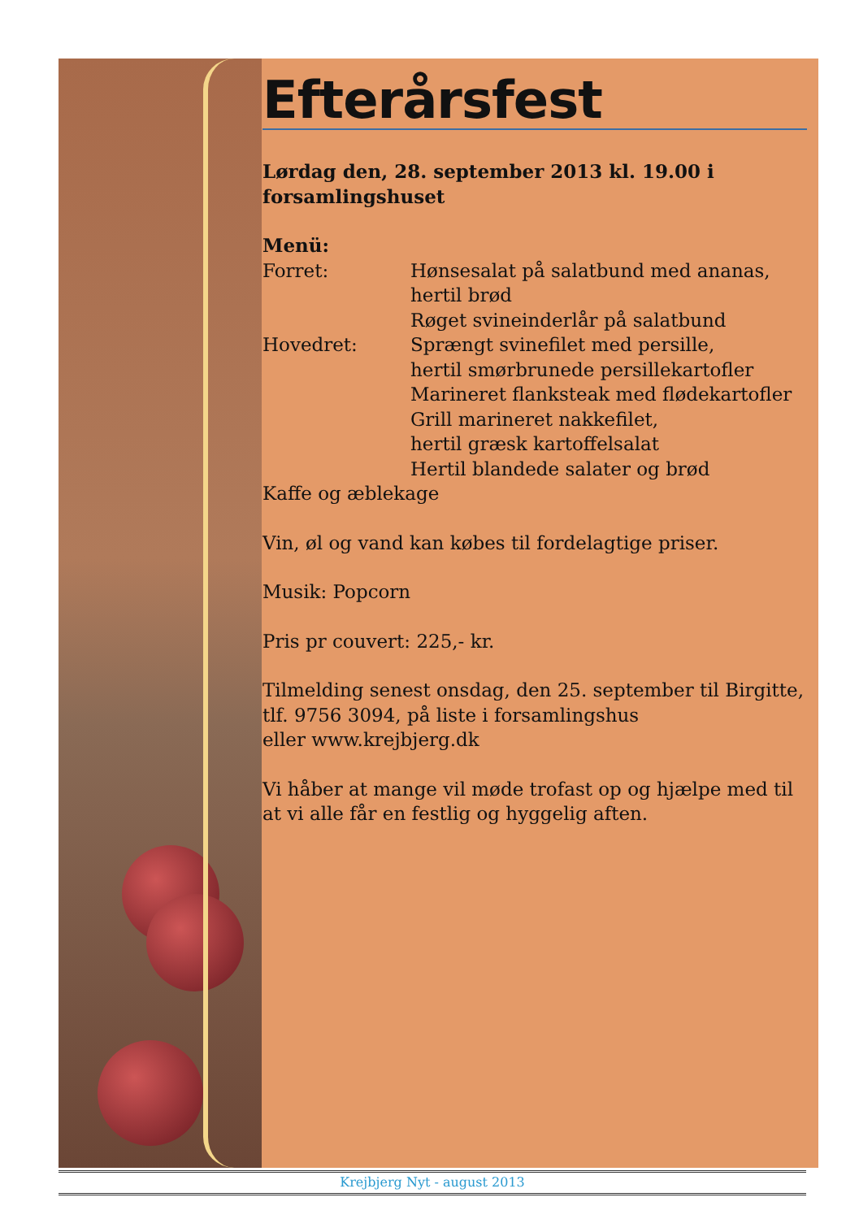Efterårsfest
Lørdag den, 28. september 2013 kl. 19.00 i forsamlingshuset
Menü:
Forret: Hønsesalat på salatbund med ananas,
hertil brød
Røget svineinderlår på salatbund
Hovedret: Sprængt svinefilet med persille,
hertil smørbrunede persillekartofler
Marineret flanksteak med flødekartofler
Grill marineret nakkefilet,
hertil græsk kartoffelsalat
Hertil blandede salater og brød
Kaffe og æblekage
Vin, øl og vand kan købes til fordelagtige priser.
Musik: Popcorn
Pris pr couvert: 225,- kr.
Tilmelding senest onsdag, den 25. september til Birgitte, tlf. 9756 3094, på liste i forsamlingshus
eller www.krejbjerg.dk
Vi håber at mange vil møde trofast op og hjælpe med til at vi alle får en festlig og hyggelig aften.
Krejbjerg Nyt - august 2013